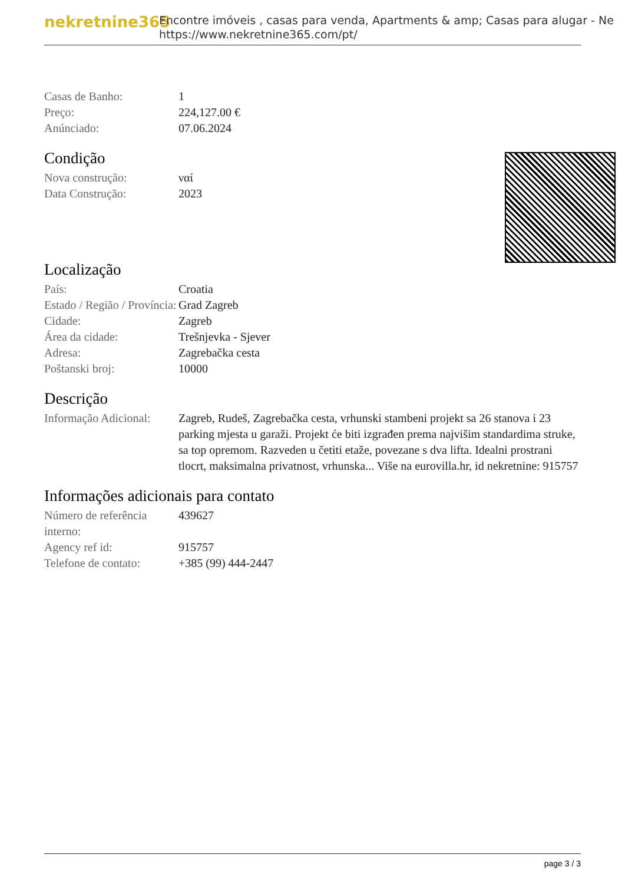nekretnine365
Encontre imóveis , casas para venda, Apartments & amp; Casas para alugar - Ne
https://www.nekretnine365.com/pt/
Casas de Banho: 1
Preço: 224,127.00 €
Anúnciado: 07.06.2024
Condição
Nova construção: ναί
Data Construção: 2023
Localização
País: Croatia
Estado / Região / Província:
Grad Zagreb
Cidade: Zagreb
Área da cidade: Trešnjevka - Sjever
Adresa: Zagrebačka cesta
Poštanski broj: 10000
Descrição
Informação Adicional:
Zagreb, Rudeš, Zagrebačka cesta, vrhunski stambeni projekt sa 26 stanova i 23 parking mjesta u garaži. Projekt će biti izgrađen prema najvišim standardima struke, sa top opremom. Razveden u četiti etaže, povezane s dva lifta. Idealni prostrani tlocrt, maksimalna privatnost, vrhunska... Više na eurovilla.hr, id nekretnine: 915757
Informações adicionais para contato
Número de referência interno:
439627
Agency ref id: 915757
Telefone de contato:
+385 (99) 444-2447
page 3 / 3